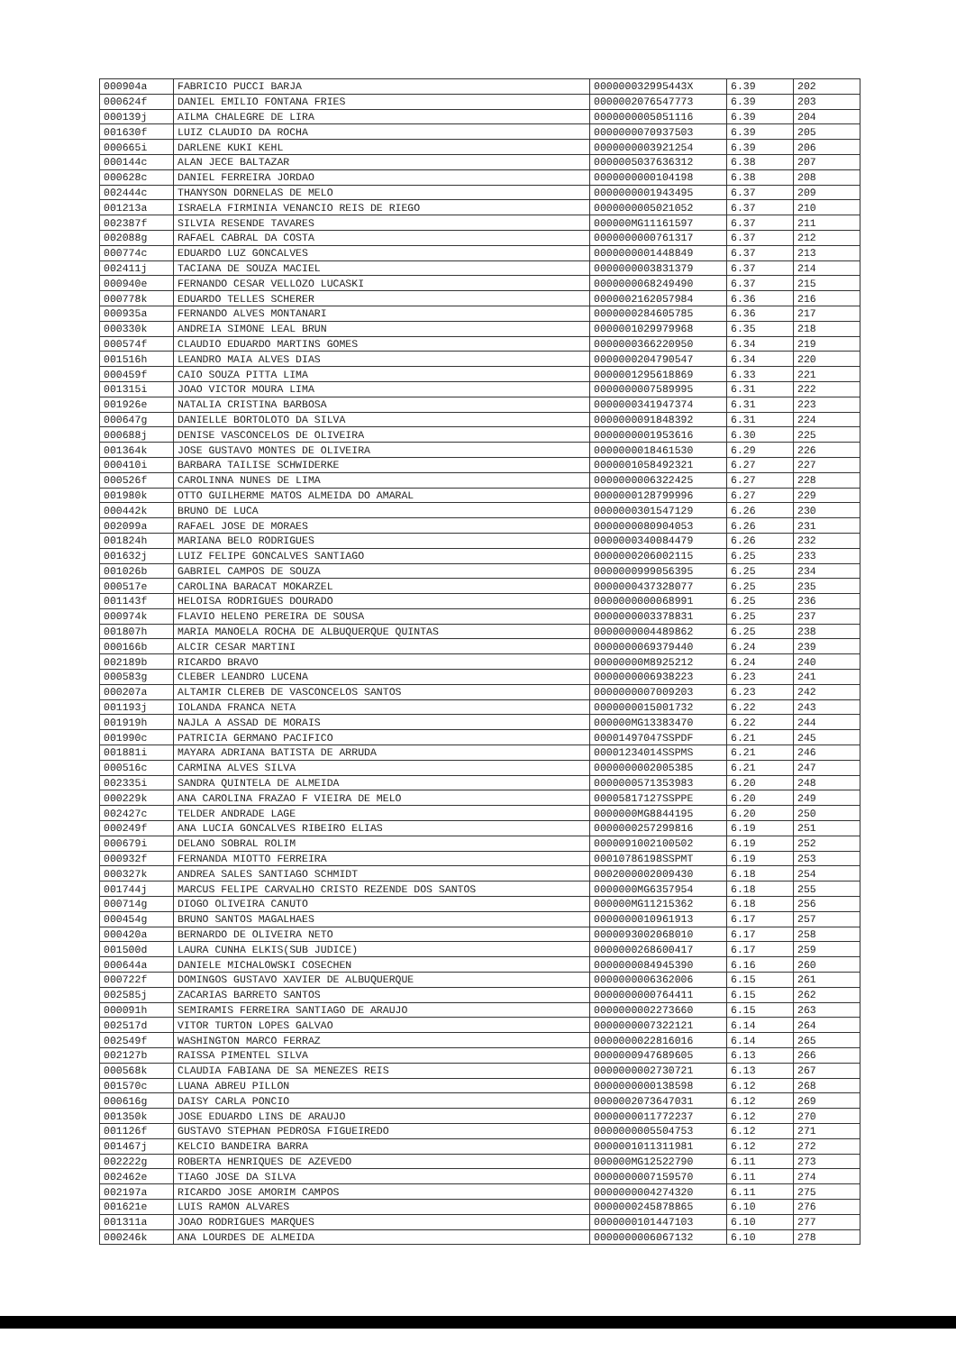| 000904a | FABRICIO PUCCI BARJA | 000000032995443X | 6.39 | 202 |
| 000624f | DANIEL EMILIO FONTANA FRIES | 0000002076547773 | 6.39 | 203 |
| 000139j | AILMA CHALEGRE DE LIRA | 0000000005051116 | 6.39 | 204 |
| 001630f | LUIZ CLAUDIO DA ROCHA | 0000000070937503 | 6.39 | 205 |
| 000665i | DARLENE KUKI KEHL | 0000000003921254 | 6.39 | 206 |
| 000144c | ALAN JECE BALTAZAR | 0000005037636312 | 6.38 | 207 |
| 000628c | DANIEL FERREIRA JORDAO | 0000000000104198 | 6.38 | 208 |
| 002444c | THANYSON DORNELAS DE MELO | 0000000001943495 | 6.37 | 209 |
| 001213a | ISRAELA FIRMINIA VENANCIO REIS DE RIEGO | 0000000005021052 | 6.37 | 210 |
| 002387f | SILVIA RESENDE TAVARES | 000000MG11161597 | 6.37 | 211 |
| 002088g | RAFAEL CABRAL DA COSTA | 0000000000761317 | 6.37 | 212 |
| 000774c | EDUARDO LUZ GONCALVES | 0000000001448849 | 6.37 | 213 |
| 002411j | TACIANA DE SOUZA MACIEL | 0000000003831379 | 6.37 | 214 |
| 000940e | FERNANDO CESAR VELLOZO LUCASKI | 0000000068249490 | 6.37 | 215 |
| 000778k | EDUARDO TELLES SCHERER | 0000002162057984 | 6.36 | 216 |
| 000935a | FERNANDO ALVES MONTANARI | 0000000284605785 | 6.36 | 217 |
| 000330k | ANDREIA SIMONE LEAL BRUN | 0000001029979968 | 6.35 | 218 |
| 000574f | CLAUDIO EDUARDO MARTINS GOMES | 0000000366220950 | 6.34 | 219 |
| 001516h | LEANDRO MAIA ALVES DIAS | 0000000204790547 | 6.34 | 220 |
| 000459f | CAIO SOUZA PITTA LIMA | 0000001295618869 | 6.33 | 221 |
| 001315i | JOAO VICTOR MOURA LIMA | 0000000007589995 | 6.31 | 222 |
| 001926e | NATALIA CRISTINA BARBOSA | 0000000341947374 | 6.31 | 223 |
| 000647g | DANIELLE BORTOLOTO DA SILVA | 0000000091848392 | 6.31 | 224 |
| 000688j | DENISE VASCONCELOS DE OLIVEIRA | 0000000001953616 | 6.30 | 225 |
| 001364k | JOSE GUSTAVO MONTES DE OLIVEIRA | 0000000018461530 | 6.29 | 226 |
| 000410i | BARBARA TAILISE SCHWIDERKE | 0000001058492321 | 6.27 | 227 |
| 000526f | CAROLINNA NUNES DE LIMA | 0000000006322425 | 6.27 | 228 |
| 001980k | OTTO GUILHERME MATOS ALMEIDA DO AMARAL | 0000000128799996 | 6.27 | 229 |
| 000442k | BRUNO DE LUCA | 0000000301547129 | 6.26 | 230 |
| 002099a | RAFAEL JOSE DE MORAES | 0000000080904053 | 6.26 | 231 |
| 001824h | MARIANA BELO RODRIGUES | 0000000340084479 | 6.26 | 232 |
| 001632j | LUIZ FELIPE GONCALVES SANTIAGO | 0000000206002115 | 6.25 | 233 |
| 001026b | GABRIEL CAMPOS DE SOUZA | 0000000999056395 | 6.25 | 234 |
| 000517e | CAROLINA BARACAT MOKARZEL | 0000000437328077 | 6.25 | 235 |
| 001143f | HELOISA RODRIGUES DOURADO | 0000000000068991 | 6.25 | 236 |
| 000974k | FLAVIO HELENO PEREIRA DE SOUSA | 0000000003378831 | 6.25 | 237 |
| 001807h | MARIA MANOELA ROCHA DE ALBUQUERQUE QUINTAS | 0000000004489862 | 6.25 | 238 |
| 000166b | ALCIR CESAR MARTINI | 0000000069379440 | 6.24 | 239 |
| 002189b | RICARDO BRAVO | 00000000M8925212 | 6.24 | 240 |
| 000583g | CLEBER LEANDRO LUCENA | 0000000006938223 | 6.23 | 241 |
| 000207a | ALTAMIR CLEREB DE VASCONCELOS SANTOS | 0000000007009203 | 6.23 | 242 |
| 001193j | IOLANDA FRANCA NETA | 0000000015001732 | 6.22 | 243 |
| 001919h | NAJLA A ASSAD DE MORAIS | 000000MG13383470 | 6.22 | 244 |
| 001990c | PATRICIA GERMANO PACIFICO | 00001497047SSPDF | 6.21 | 245 |
| 001881i | MAYARA ADRIANA BATISTA DE ARRUDA | 00001234014SSPMS | 6.21 | 246 |
| 000516c | CARMINA ALVES SILVA | 0000000002005385 | 6.21 | 247 |
| 002335i | SANDRA QUINTELA DE ALMEIDA | 0000000571353983 | 6.20 | 248 |
| 000229k | ANA CAROLINA FRAZAO F VIEIRA DE MELO | 00005817127SSPPE | 6.20 | 249 |
| 002427c | TELDER ANDRADE LAGE | 0000000MG8844195 | 6.20 | 250 |
| 000249f | ANA LUCIA GONCALVES RIBEIRO ELIAS | 0000000257299816 | 6.19 | 251 |
| 000679i | DELANO SOBRAL ROLIM | 0000091002100502 | 6.19 | 252 |
| 000932f | FERNANDA MIOTTO FERREIRA | 00010786198SSPMT | 6.19 | 253 |
| 000327k | ANDREA SALES SANTIAGO SCHMIDT | 0002000002009430 | 6.18 | 254 |
| 001744j | MARCUS FELIPE CARVALHO CRISTO REZENDE DOS SANTOS | 0000000MG6357954 | 6.18 | 255 |
| 000714g | DIOGO OLIVEIRA CANUTO | 000000MG11215362 | 6.18 | 256 |
| 000454g | BRUNO SANTOS MAGALHAES | 0000000010961913 | 6.17 | 257 |
| 000420a | BERNARDO DE OLIVEIRA NETO | 0000093002068010 | 6.17 | 258 |
| 001500d | LAURA CUNHA ELKIS(SUB JUDICE) | 0000000268600417 | 6.17 | 259 |
| 000644a | DANIELE MICHALOWSKI COSECHEN | 0000000084945390 | 6.16 | 260 |
| 000722f | DOMINGOS GUSTAVO XAVIER DE ALBUQUERQUE | 0000000006362006 | 6.15 | 261 |
| 002585j | ZACARIAS BARRETO SANTOS | 0000000000764411 | 6.15 | 262 |
| 000091h | SEMIRAMIS FERREIRA SANTIAGO DE ARAUJO | 0000000002273660 | 6.15 | 263 |
| 002517d | VITOR TURTON LOPES GALVAO | 0000000007322121 | 6.14 | 264 |
| 002549f | WASHINGTON MARCO FERRAZ | 0000000022816016 | 6.14 | 265 |
| 002127b | RAISSA PIMENTEL SILVA | 0000000947689605 | 6.13 | 266 |
| 000568k | CLAUDIA FABIANA DE SA MENEZES REIS | 0000000002730721 | 6.13 | 267 |
| 001570c | LUANA ABREU PILLON | 0000000000138598 | 6.12 | 268 |
| 000616g | DAISY CARLA PONCIO | 0000002073647031 | 6.12 | 269 |
| 001350k | JOSE EDUARDO LINS DE ARAUJO | 0000000011772237 | 6.12 | 270 |
| 001126f | GUSTAVO STEPHAN PEDROSA FIGUEIREDO | 0000000005504753 | 6.12 | 271 |
| 001467j | KELCIO BANDEIRA BARRA | 0000001011311981 | 6.12 | 272 |
| 002222g | ROBERTA HENRIQUES DE AZEVEDO | 000000MG12522790 | 6.11 | 273 |
| 002462e | TIAGO JOSE DA SILVA | 0000000007159570 | 6.11 | 274 |
| 002197a | RICARDO JOSE AMORIM CAMPOS | 0000000004274320 | 6.11 | 275 |
| 001621e | LUIS RAMON ALVARES | 0000000245878865 | 6.10 | 276 |
| 001311a | JOAO RODRIGUES MARQUES | 0000000101447103 | 6.10 | 277 |
| 000246k | ANA LOURDES DE ALMEIDA | 0000000006067132 | 6.10 | 278 |